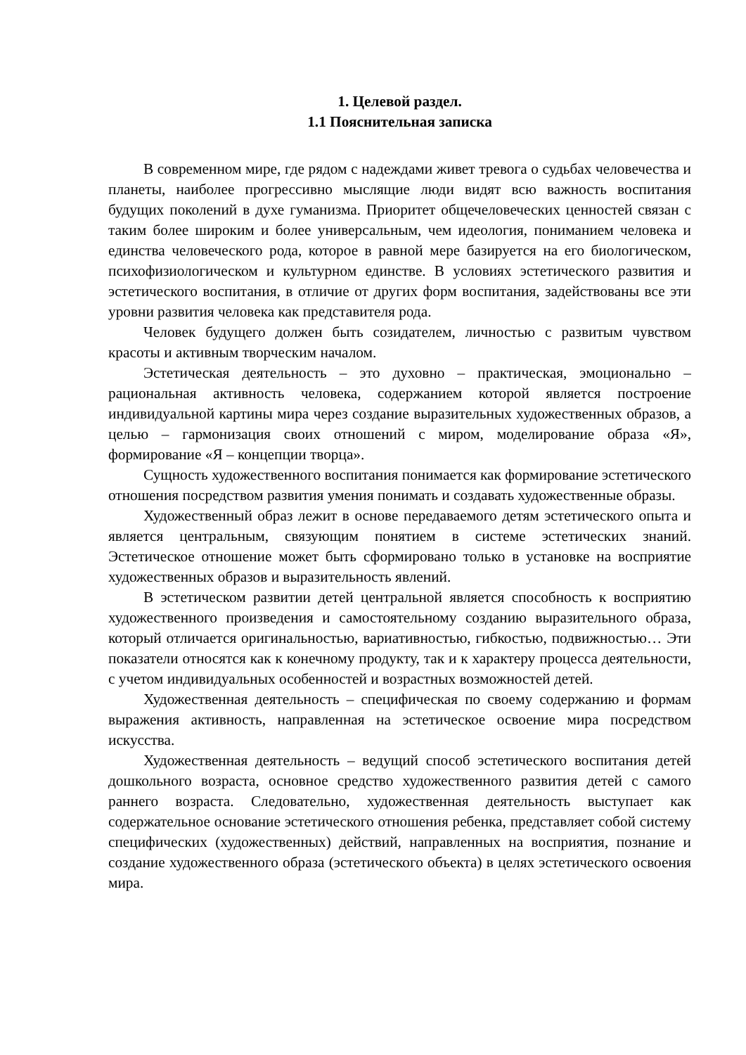1. Целевой раздел.
1.1 Пояснительная записка
В современном мире, где рядом с надеждами живет тревога о судьбах человечества и планеты, наиболее прогрессивно мыслящие люди видят всю важность воспитания будущих поколений в духе гуманизма. Приоритет общечеловеческих ценностей связан с таким более широким и более универсальным, чем идеология, пониманием человека и единства человеческого рода, которое в равной мере базируется на его биологическом, психофизиологическом и культурном единстве. В условиях эстетического развития и эстетического воспитания, в отличие от других форм воспитания, задействованы все эти уровни развития человека как представителя рода.
Человек будущего должен быть созидателем, личностью с развитым чувством красоты и активным творческим началом.
Эстетическая деятельность – это духовно – практическая, эмоционально – рациональная активность человека, содержанием которой является построение индивидуальной картины мира через создание выразительных художественных образов, а целью – гармонизация своих отношений с миром, моделирование образа «Я», формирование «Я – концепции творца».
Сущность художественного воспитания понимается как формирование эстетического отношения посредством развития умения понимать и создавать художественные образы.
Художественный образ лежит в основе передаваемого детям эстетического опыта и является центральным, связующим понятием в системе эстетических знаний. Эстетическое отношение может быть сформировано только в установке на восприятие художественных образов и выразительность явлений.
В эстетическом развитии детей центральной является способность к восприятию художественного произведения и самостоятельному созданию выразительного образа, который отличается оригинальностью, вариативностью, гибкостью, подвижностью… Эти показатели относятся как к конечному продукту, так и к характеру процесса деятельности, с учетом индивидуальных особенностей и возрастных возможностей детей.
Художественная деятельность – специфическая по своему содержанию и формам выражения активность, направленная на эстетическое освоение мира посредством искусства.
Художественная деятельность – ведущий способ эстетического воспитания детей дошкольного возраста, основное средство художественного развития детей с самого раннего возраста. Следовательно, художественная деятельность выступает как содержательное основание эстетического отношения ребенка, представляет собой систему специфических (художественных) действий, направленных на восприятия, познание и создание художественного образа (эстетического объекта) в целях эстетического освоения мира.